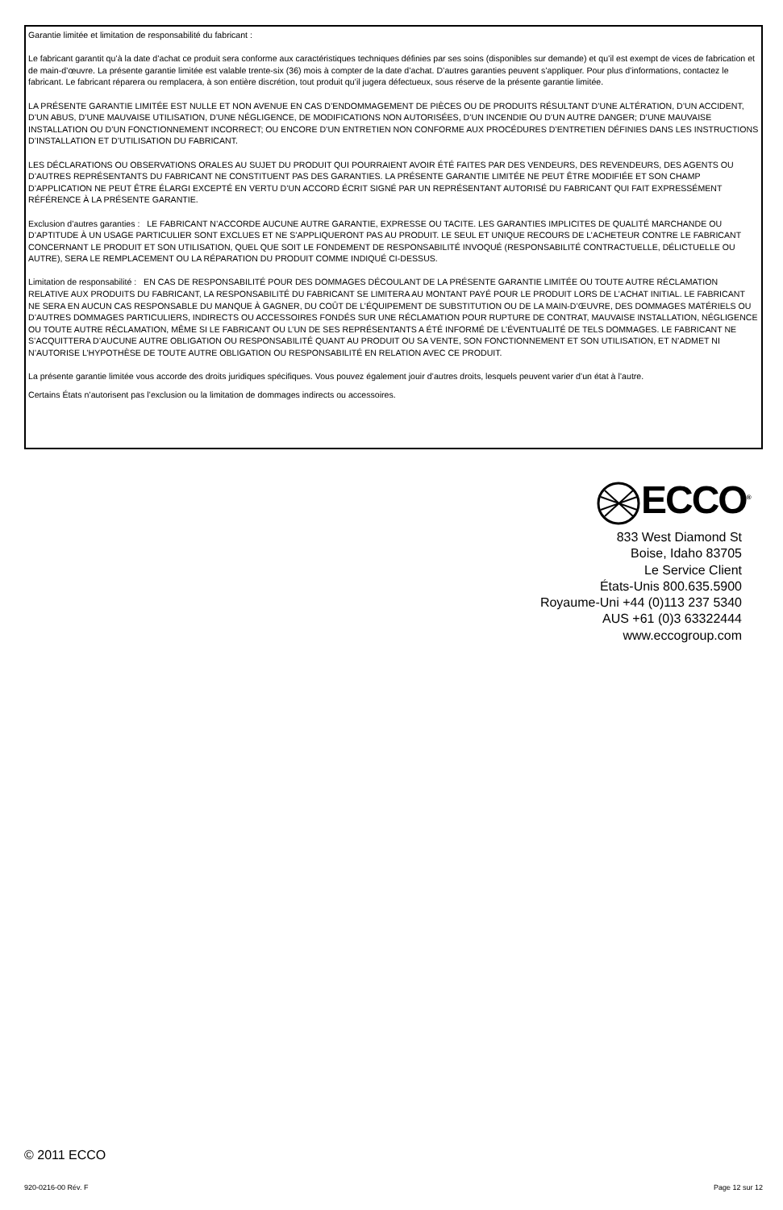Garantie limitée et limitation de responsabilité du fabricant :
Le fabricant garantit qu’à la date d’achat ce produit sera conforme aux caractéristiques techniques définies par ses soins (disponibles sur demande) et qu’il est exempt de vices de fabrication et de main-d’œuvre. La présente garantie limitée est valable trente-six (36) mois à compter de la date d’achat. D’autres garanties peuvent s’appliquer. Pour plus d’informations, contactez le fabricant. Le fabricant réparera ou remplacera, à son entière discrétion, tout produit qu’il jugera défectueux, sous réserve de la présente garantie limitée.
LA PRÉSENTE GARANTIE LIMITÉE EST NULLE ET NON AVENUE EN CAS D’ENDOMMAGEMENT DE PIÈCES OU DE PRODUITS RÉSULTANT D’UNE ALTÉRATION, D’UN ACCIDENT, D’UN ABUS, D’UNE MAUVAISE UTILISATION, D’UNE NÉGLIGENCE, DE MODIFICATIONS NON AUTORISÉES, D’UN INCENDIE OU D’UN AUTRE DANGER; D’UNE MAUVAISE INSTALLATION OU D’UN FONCTIONNEMENT INCORRECT; OU ENCORE D’UN ENTRETIEN NON CONFORME AUX PROCÉDURES D’ENTRETIEN DÉFINIES DANS LES INSTRUCTIONS D’INSTALLATION ET D’UTILISATION DU FABRICANT.
LES DÉCLARATIONS OU OBSERVATIONS ORALES AU SUJET DU PRODUIT QUI POURRAIENT AVOIR ÉTÉ FAITES PAR DES VENDEURS, DES REVENDEURS, DES AGENTS OU D’AUTRES REPRÉSENTANTS DU FABRICANT NE CONSTITUENT PAS DES GARANTIES. LA PRÉSENTE GARANTIE LIMITÉE NE PEUT ÊTRE MODIFIÉE ET SON CHAMP D’APPLICATION NE PEUT ÊTRE ÉLARGI EXCEPTÉ EN VERTU D’UN ACCORD ÉCRIT SIGNÉ PAR UN REPRÉSENTANT AUTORISÉ DU FABRICANT QUI FAIT EXPRESSÉMENT RÉFÉRENCE À LA PRÉSENTE GARANTIE.
Exclusion d’autres garanties : LE FABRICANT N’ACCORDE AUCUNE AUTRE GARANTIE, EXPRESSE OU TACITE. LES GARANTIES IMPLICITES DE QUALITÉ MARCHANDE OU D’APTITUDE À UN USAGE PARTICULIER SONT EXCLUES ET NE S’APPLIQUERONT PAS AU PRODUIT. LE SEUL ET UNIQUE RECOURS DE L’ACHETEUR CONTRE LE FABRICANT CONCERNANT LE PRODUIT ET SON UTILISATION, QUEL QUE SOIT LE FONDEMENT DE RESPONSABILITÉ INVOQUÉ (RESPONSABILITÉ CONTRACTUELLE, DÉLICTUELLE OU AUTRE), SERA LE REMPLACEMENT OU LA RÉPARATION DU PRODUIT COMME INDIQUÉ CI-DESSUS.
Limitation de responsabilité : EN CAS DE RESPONSABILITÉ POUR DES DOMMAGES DÉCOULANT DE LA PRÉSENTE GARANTIE LIMITÉE OU TOUTE AUTRE RÉCLAMATION RELATIVE AUX PRODUITS DU FABRICANT, LA RESPONSABILITÉ DU FABRICANT SE LIMITERA AU MONTANT PAYÉ POUR LE PRODUIT LORS DE L’ACHAT INITIAL. LE FABRICANT NE SERA EN AUCUN CAS RESPONSABLE DU MANQUE À GAGNER, DU COÛT DE L’ÉQUIPEMENT DE SUBSTITUTION OU DE LA MAIN-D’ŒUVRE, DES DOMMAGES MATÉRIELS OU D’AUTRES DOMMAGES PARTICULIERS, INDIRECTS OU ACCESSOIRES FONDÉS SUR UNE RÉCLAMATION POUR RUPTURE DE CONTRAT, MAUVAISE INSTALLATION, NÉGLIGENCE OU TOUTE AUTRE RÉCLAMATION, MÊME SI LE FABRICANT OU L’UN DE SES REPRÉSENTANTS A ÉTÉ INFORMÉ DE L’ÉVENTUALITÉ DE TELS DOMMAGES. LE FABRICANT NE S’ACQUITTERA D’AUCUNE AUTRE OBLIGATION OU RESPONSABILITÉ QUANT AU PRODUIT OU SA VENTE, SON FONCTIONNEMENT ET SON UTILISATION, ET N’ADMET NI N’AUTORISE L’HYPOTHÈSE DE TOUTE AUTRE OBLIGATION OU RESPONSABILITÉ EN RELATION AVEC CE PRODUIT.
La présente garantie limitée vous accorde des droits juridiques spécifiques. Vous pouvez également jouir d’autres droits, lesquels peuvent varier d’un état à l’autre.
Certains États n’autorisent pas l’exclusion ou la limitation de dommages indirects ou accessoires.
ECCO<sup>®</sup>
833 West Diamond St
Boise, Idaho 83705
Le Service Client
États-Unis 800.635.5900
Royaume-Uni +44 (0)113 237 5340
AUS +61 (0)3 63322444
www.eccogroup.com
© 2011 ECCO
920-0216-00 Rév. F Page 12 sur 12